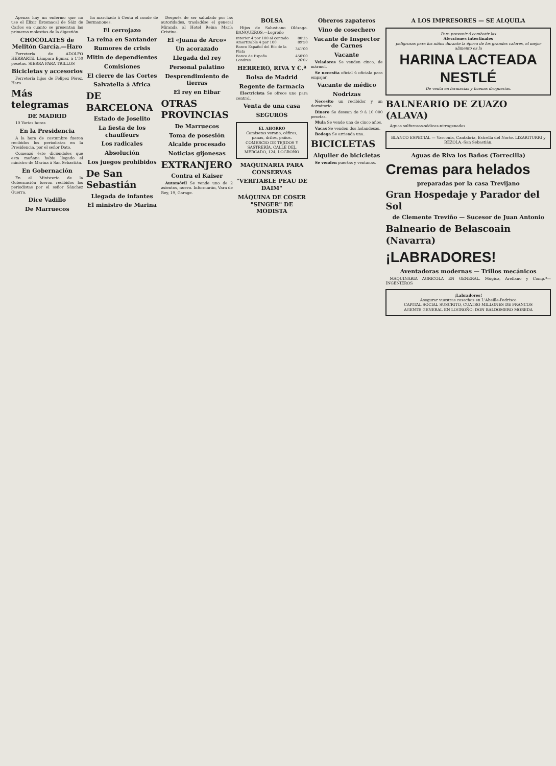Apenas hay un enfermo que no use el Elixir Estomacal de Sáiz de Carlos en cuanto se presentan las primeras molestias de la digestión.
CHOCOLATES de Melitón García.—Haro
Ferretería de ADOLFO HERRARTE. Lámpara Egmar, á 1'50 pesetas. SIERRA PARA TRILLOS
Bicicletas y accesorios
Ferretería hijos de Felipez Pérez, Haro
Más telegramas
DE MADRID
10 Varias horas
En la Presidencia
A la hora de costumbre fueron recibidos los periodistas en la Presidencia, por el señor Dato.
Comenzó éste diciéndoles que esta mañana había llegado el ministro de Marina á San Sebastián.
En Gobernación
En el Ministerio de la Gobernación fueron recibidos los periodistas por el señor Sánchez Guerra.
Dice Vadillo
De Marruecos
ha marchado á Ceuta el conde de Bermanones.
El cerrojazo
La reina en Santander
Rumores de crisis
Mitin de dependientes
Comisiones
El cierre de las Cortes
Salvatella á Africa
DE BARCELONA
Estado de Joselito
La fiesta de los chauffeurs
Los radicales
Absolución
Los juegos prohibidos
De San Sebastián
Llegada de infantes
El ministro de Marina
Después de ser saludado por las autoridades, trasladóse el general Miranda al Hotel Reina María Cristina.
El «Juana de Arco»
Un acorazado
Llegada del rey
Personal palatino
Desprendimiento de tierras
El rey en Eibar
OTRAS PROVINCIAS
De Marruecos
Toma de posesión
Alcalde procesado
Noticias gijonesas
EXTRANJERO
Contra el Kaiser
Automóvil Se vende uno de 2 asientos, nuevo. Informarán, Vara de Rey, 19, Garage.
BOLSA
Hijos de Salustiano Olózaga. BANQUEROS.—Logroño
| Interior 4 por 100 al contado | 80'25 |
| Amortizable 4 por 100 | 89'50 |
| Banco Español del Río de la Plata | 341'00 |
| Banco de España | 450'00 |
| Londres | 26'07 |
HERRERO, RIVA Y C.ª
Bolsa de Madrid
Regente de farmacia
Electricista Se ofrece uno para central.
Venta de una casa
SEGUROS
EL AHORRO
Camisetas verano, céfiros, panas, driles, paños. COMERCIO DE TEJIDOS Y SASTRERÍA. CALLE DEL MERCADO, 124, LOGROÑO
MAQUINARIA PARA CONSERVAS
"VERITABLE PEAU DE DAIM"
MÁQUINA DE COSER "SINGER" DE MODISTA
Obreros zapateros
Vino de cosechero
Vacante de Inspector de Carnes
Vacante
Veladores Se venden cinco, de mármol.
Se necesita oficial ú oficiala para empajar.
Vacante de médico
Nodrizas
Necesito un recibidor y un dormitorio.
Dinero Se desean de 9 á 10 000 pesetas.
Mula Se vende una de cinco años.
Vacas Se venden dos holandesas.
Bodega Se arrienda una.
BICICLETAS
Alquiler de bicicletas
Se venden puertas y ventanas.
A LOS IMPRESORES — SE ALQUILA
Para prevenir ó combatir las
Afecciones intestinales
peligrosas para los niños durante la época de los grandes calores, el mejor alimento es la
HARINA LACTEADA NESTLÉ
De venta en farmacias y buenas droguerías.
BALNEARIO DE ZUAZO (ALAVA)
Aguas sulfurosas-sódicas-nitrogenadas
BLANCO ESPECIAL — Vasconia, Cantabria, Estrella del Norte. LIZARITURRI y REZOLA.-San Sebastián.
Aguas de Riva los Baños (Torrecilla)
Cremas para helados
preparadas por la casa Trevijano
Gran Hospedaje y Parador del Sol
de Clemente Treviño — Sucesor de Juan Antonio
Balneario de Belascoain (Navarra)
¡LABRADORES!
Aventadoras modernas — Trillos mecánicos
MAQUINARIA AGRICOLA EN GENERAL. Múgica, Arellano y Comp.ª—INGENIEROS
¡Labradores!
Asegurar vuestras cosechas en L'Abeille-Pedrisco
CAPITAL SOCIAL SUSCRITO, CUATRO MILLONES DE FRANCOS
AGENTE GENERAL EN LOGROÑO: DON BALDOMERO MOREDA